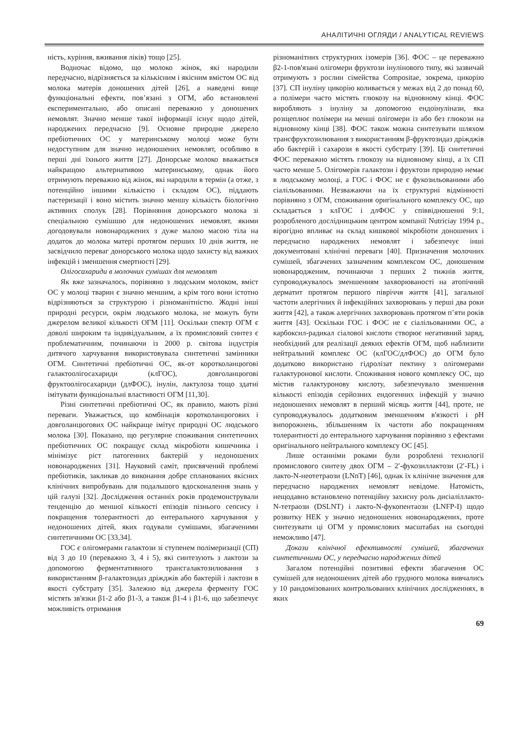АНАЛІТИЧНІ ОГЛЯДИ / ANALYTICAL REVIEWS
ність, куріння, вживання ліків) тощо [25].
Водночас відомо, що молоко жінок, які народили передчасно, відрізняється за кількісним і якісним вмістом ОС від молока матерів доношених дітей [26], а наведені вище функціональні ефекти, пов’язані з ОГМ, або встановлені експериментально, або описані переважно у доношених немовлят. Значно менше такої інформації існує щодо дітей, народжених передчасно [9]. Основне природне джерело пребіотичних ОС у материнському молоці може бути недоступним для значно недоношених немовлят, особливо в перші дні їхнього життя [27]. Донорське молоко вважається найкращою альтернативою материнському, однак його отримують переважно від жінок, які народили в термін (а отже, з потенційно іншими кількістю і складом ОС), піддають пастеризації і воно містить значно меншу кількість біологічно активних сполук [28]. Порівняння донорського молока зі спеціальною сумішшю для недоношених немовлят, якими догодовували новонароджених з дуже малою масою тіла на додаток до молока матері протягом перших 10 днів життя, не засвідчило переваг донорського молока щодо захисту від важких інфекцій і зменшення смертності [29].
Олігосахариди в молочних сумішах для немовлят
Як вже зазначалось, порівняно з людським молоком, вміст ОС у молоці тварин є значно меншим, а крім того вони істотно відрізняються за структурою і різноманітністю. Жодні інші природні ресурси, окрім людського молока, не можуть бути джерелом великої кількості ОГМ [11]. Оскільки спектр ОГМ є доволі широким та індивідуальним, а їх промисловий синтез є проблематичним, починаючи із 2000 р. світова індустрія дитячого харчування використовувала синтетичні замінники ОГМ. Синтетичні пребіотичні ОС, як-от коротколанцюгові галактоолігосахариди (клГОС), довголанцюгові фруктоолігосахариди (длФОС), інулін, лактулоза тощо здатні імітувати функціональні властивості ОГМ [11,30].
Різні синтетичні пребіотичні ОС, як правило, мають різні переваги. Уважається, що комбінація коротколанцюгових і довголанцюгових ОС найкраще імітує природні ОС людського молока [30]. Показано, що регулярне споживання синтетичних пребіотичних ОС покращує склад мікробіоти кишечника і мінімізує ріст патогенних бактерій у недоношених новонароджених [31]. Науковий саміт, присвячений проблемі пребіотиків, закликав до виконання добре спланованих якісних клінічних випробувань для подальшого вдосконалення знань у цій галузі [32]. Дослідження останніх років продемонстрували тенденцію до меншої кількості епізодів пізнього сепсису і покращення толерантності до ентерального харчування у недоношених дітей, яких годували сумішами, збагаченими синтетичними ОС [33,34].
ГОС є олігомерами галактози зі ступенем полімеризації (СП) від 3 до 10 (переважно 3, 4 і 5), які синтезують з лактози за допомогою ферментативного трансгалактозилювання з використанням β-галактозидаз дріжджів або бактерій і лактози в якості субстрату [35]. Залежно від джерела ферменту ГОС містять зв'язки β1-2 або β1-3, а також β1-4 і β1-6, що забезпечує можливість отримання
різноманітних структурних ізомерів [36]. ФОС – це переважно β2-1-пов'язані олігомери фруктози інулінового типу, які зазвичай отримують з рослин сімейства Compositae, зокрема, цикорію [37]. СП інуліну цикорію коливається у межах від 2 до понад 60, а полімери часто містять глюкозу на відновному кінці. ФОС виробляють з інуліну за допомогою ендоінулінази, яка розщеплює полімери на менші олігомери із або без глюкози на відновному кінці [38]. ФОС також можна синтезувати шляхом трансфруктозилювання з використанням β-фруктозидаз дріжджів або бактерій і сахарози в якості субстрату [39]. Ці синтетичні ФОС переважно містять глюкозу на відновному кінці, а їх СП часто менше 5. Олігомерів галактози і фруктози природно немає в людському молоці, а ГОС і ФОС не є фукозильованими або сіалільованими. Незважаючи на їх структурні відмінності порівняно з ОГМ, споживання оригінального комплексу ОС, що складається з клГОС і длФОС у співвідношенні 9:1, розробленого дослідницьким центром компанії Nutriciау 1994 р., вірогідно впливає на склад кишкової мікробіоти доношених і передчасно народжених немовлят і забезпечує інші документовані клінічні переваги [40]. Призначення молочних сумішей, збагачених зазначеним комплексом ОС, доношеним новонародженим, починаючи з перших 2 тижнів життя, супроводжувалось зменшенням захворюваності на атопічний дерматит протягом першого півріччя життя [41], загальної частоти алергічних й інфекційних захворювань у перші два роки життя [42], а також алергічних захворювань протягом п’яти років життя [43]. Оскільки ГОС і ФОС не є сіалільованими ОС, а карбоксил-радикал сіалової кислоти створює негативний заряд, необхідний для реалізації деяких ефектів ОГМ, щоб наблизити нейтральний комплекс ОС (клГОС/длФОС) до ОГМ було додатково використано гідролізат пектину з олігомерами галактуронової кислоти. Споживання нового комплексу ОС, що містив галактуронову кислоту, забезпечувало зменшення кількості епізодів серйозних ендогенних інфекцій у значно недоношених немовлят в перший місяць життя [44], проте, не супроводжувалось додатковим зменшенням в'язкості і рН випорожнень, збільшенням їх частоти або покращенням толерантності до ентерального харчування порівняно з ефектами оригінального нейтрального комплексу ОС [45].
Лише останніми роками були розроблені технології промислового синтезу двох ОГМ – 2′-фукозиллактози (2′-FL) і лакто-N-неотетраози (LNnT) [46], однак їх клінічне значення для передчасно народжених немовлят невідоме. Натомість, нещодавно встановлено потенційну захисну роль дисіаліллакто-N-тетраози (DSLNT) і лакто-N-фукопентаози (LNFP-I) щодо розвитку НЕК у значно недоношених новонароджених, проте синтезувати ці ОГМ у промислових масштабах на сьогодні неможливо [47].
Докази клінічної ефективності сумішей, збагачених синтетичними ОС, у передчасно народжених дітей
Загалом потенційні позитивні ефекти збагачення ОС сумішей для недоношених дітей або грудного молока вивчались у 10 рандомізованих контрольованих клінічних дослідженнях, в яких
69